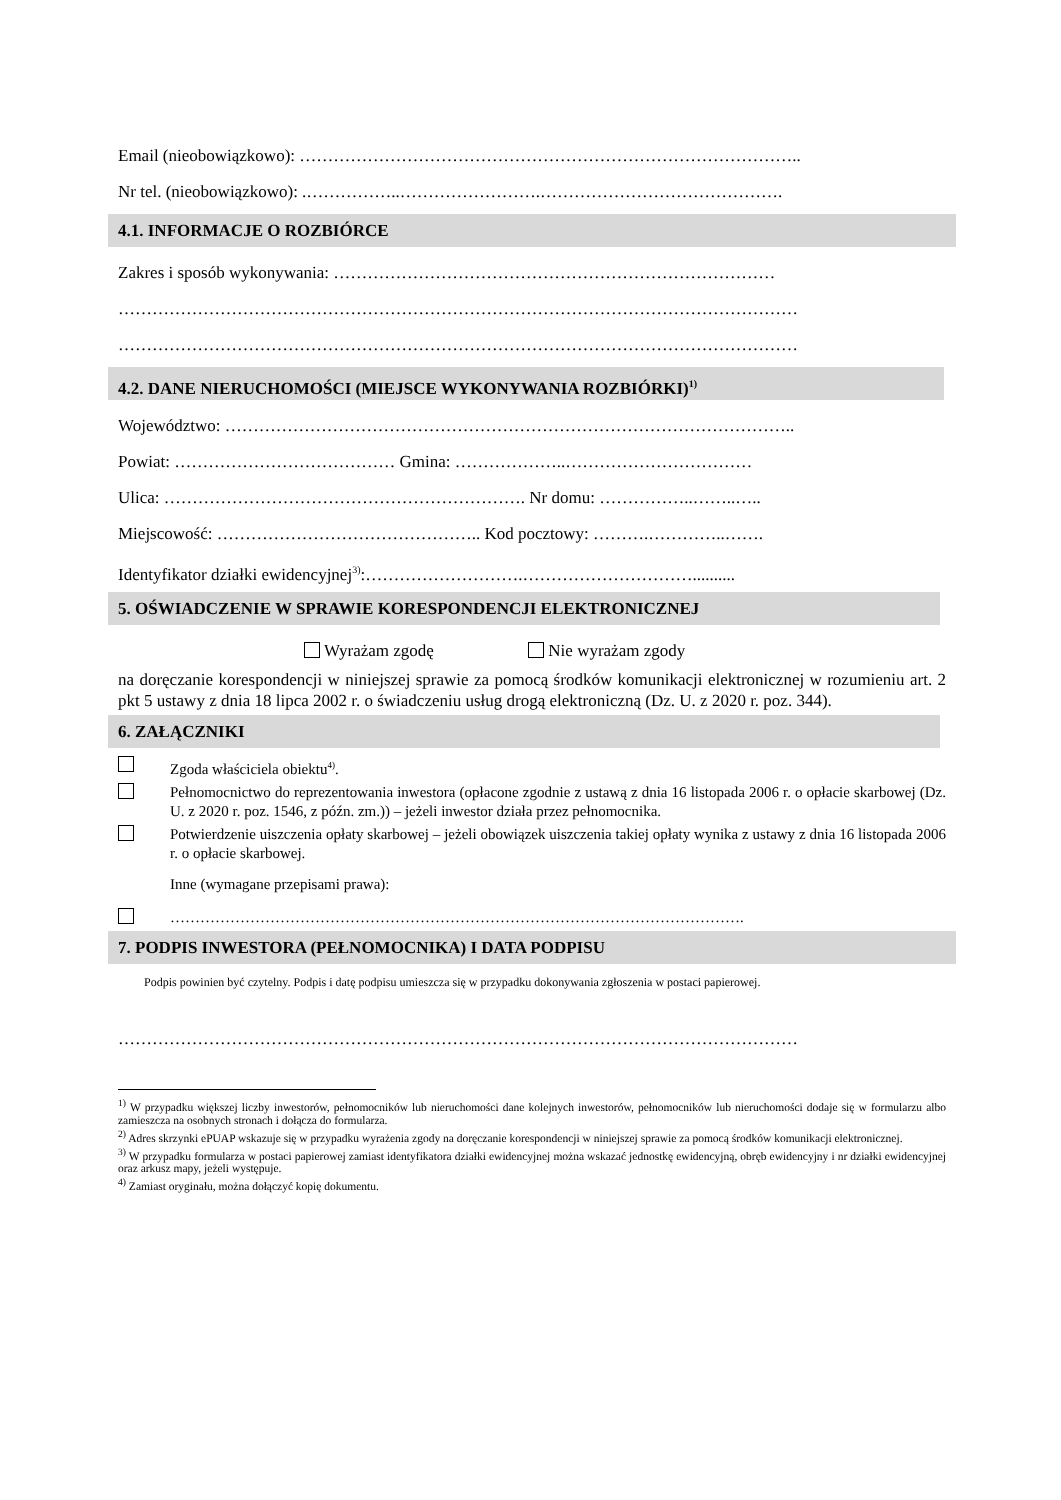Email (nieobowiązkowo): ……………………………………………………………………………..
Nr tel. (nieobowiązkowo): .……………..…………………….…………………………………….
4.1. INFORMACJE O ROZBIÓRCE
Zakres i sposób wykonywania: ……………………………………………………………………
…………………………………………………………………………………………………………
…………………………………………………………………………………………………………
4.2. DANE NIERUCHOMOŚCI (MIEJSCE WYKONYWANIA ROZBIÓRKI)<sup>1)</sup>
Województwo: ………………………………………………………………………………………..
Powiat: ………………………………… Gmina: ………………..……………………………
Ulica: ………………………………………………………. Nr domu: ……………..……..…..
Miejscowość: ……………………………………….. Kod pocztowy: ……….…………..…….
Identyfikator działki ewidencyjnej<sup>3)</sup>:……………………….…………………………..........
5. OŚWIADCZENIE W SPRAWIE KORESPONDENCJI ELEKTRONICZNEJ
Wyrażam zgodę Nie wyrażam zgody
na doręczanie korespondencji w niniejszej sprawie za pomocą środków komunikacji elektronicznej w rozumieniu art. 2 pkt 5 ustawy z dnia 18 lipca 2002 r. o świadczeniu usług drogą elektroniczną (Dz. U. z 2020 r. poz. 344).
6. ZAŁĄCZNIKI
Zgoda właściciela obiektu<sup>4)</sup>.
Pełnomocnictwo do reprezentowania inwestora (opłacone zgodnie z ustawą z dnia 16 listopada 2006 r. o opłacie skarbowej (Dz. U. z 2020 r. poz. 1546, z późn. zm.)) – jeżeli inwestor działa przez pełnomocnika.
Potwierdzenie uiszczenia opłaty skarbowej – jeżeli obowiązek uiszczenia takiej opłaty wynika z ustawy z dnia 16 listopada 2006 r. o opłacie skarbowej.
Inne (wymagane przepisami prawa):
…………………………………………………………………………………………………….
7. PODPIS INWESTORA (PEŁNOMOCNIKA) I DATA PODPISU
Podpis powinien być czytelny. Podpis i datę podpisu umieszcza się w przypadku dokonywania zgłoszenia w postaci papierowej.
…………………………………………………………………………………………………………
<sup>1)</sup> W przypadku większej liczby inwestorów, pełnomocników lub nieruchomości dane kolejnych inwestorów, pełnomocników lub nieruchomości dodaje się w formularzu albo zamieszcza na osobnych stronach i dołącza do formularza.
<sup>2)</sup> Adres skrzynki ePUAP wskazuje się w przypadku wyrażenia zgody na doręczanie korespondencji w niniejszej sprawie za pomocą środków komunikacji elektronicznej.
<sup>3)</sup> W przypadku formularza w postaci papierowej zamiast identyfikatora działki ewidencyjnej można wskazać jednostkę ewidencyjną, obręb ewidencyjny i nr działki ewidencyjnej oraz arkusz mapy, jeżeli występuje.
<sup>4)</sup> Zamiast oryginału, można dołączyć kopię dokumentu.